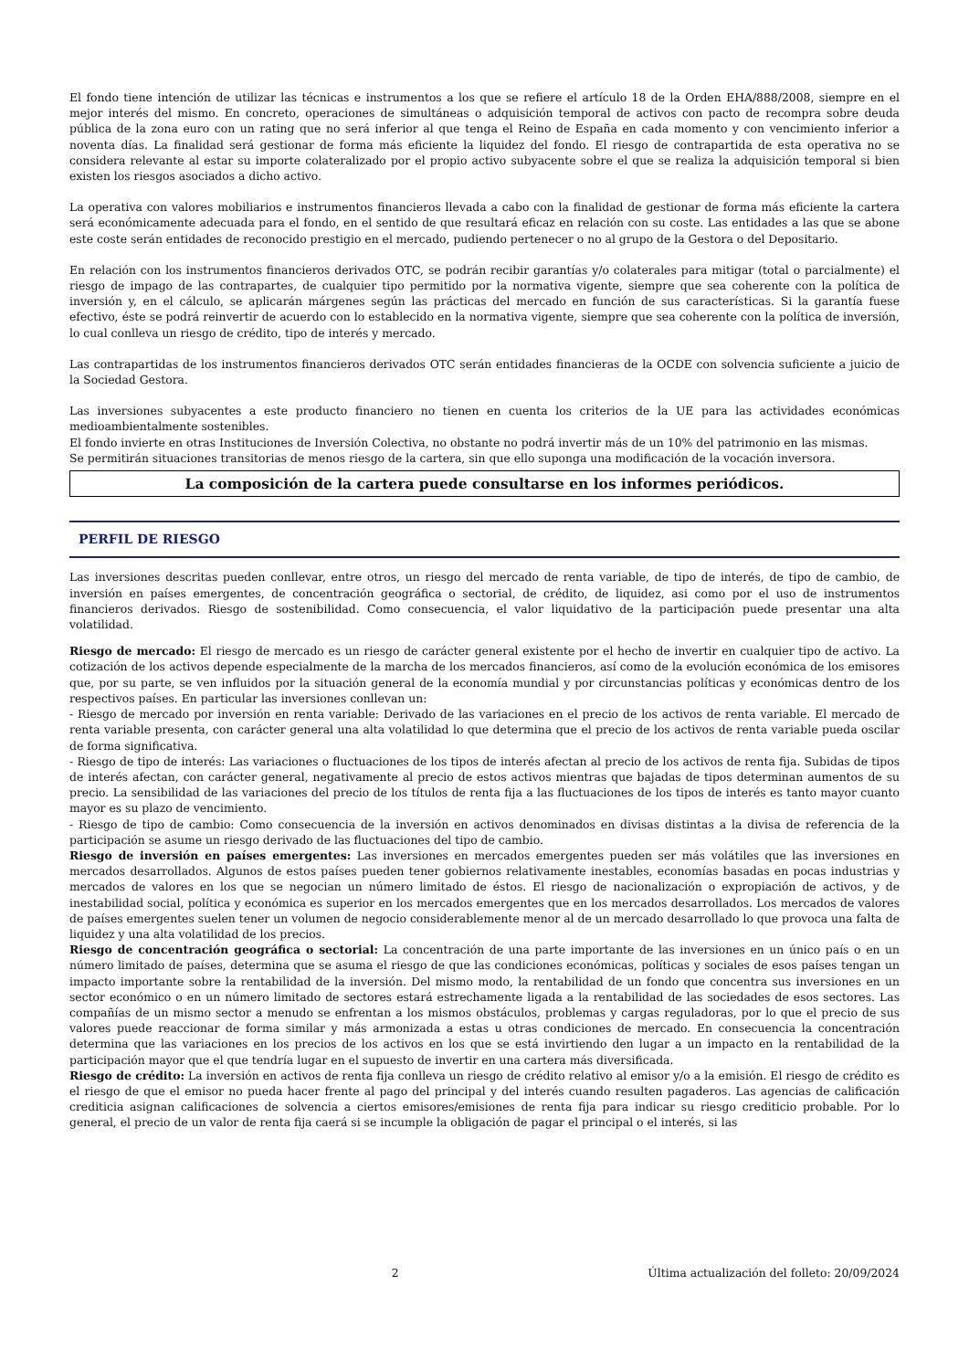El fondo tiene intención de utilizar las técnicas e instrumentos a los que se refiere el artículo 18 de la Orden EHA/888/2008, siempre en el mejor interés del mismo. En concreto, operaciones de simultáneas o adquisición temporal de activos con pacto de recompra sobre deuda pública de la zona euro con un rating que no será inferior al que tenga el Reino de España en cada momento y con vencimiento inferior a noventa días. La finalidad será gestionar de forma más eficiente la liquidez del fondo. El riesgo de contrapartida de esta operativa no se considera relevante al estar su importe colateralizado por el propio activo subyacente sobre el que se realiza la adquisición temporal si bien existen los riesgos asociados a dicho activo.
La operativa con valores mobiliarios e instrumentos financieros llevada a cabo con la finalidad de gestionar de forma más eficiente la cartera será económicamente adecuada para el fondo, en el sentido de que resultará eficaz en relación con su coste. Las entidades a las que se abone este coste serán entidades de reconocido prestigio en el mercado, pudiendo pertenecer o no al grupo de la Gestora o del Depositario.
En relación con los instrumentos financieros derivados OTC, se podrán recibir garantías y/o colaterales para mitigar (total o parcialmente) el riesgo de impago de las contrapartes, de cualquier tipo permitido por la normativa vigente, siempre que sea coherente con la política de inversión y, en el cálculo, se aplicarán márgenes según las prácticas del mercado en función de sus características. Si la garantía fuese efectivo, éste se podrá reinvertir de acuerdo con lo establecido en la normativa vigente, siempre que sea coherente con la política de inversión, lo cual conlleva un riesgo de crédito, tipo de interés y mercado.
Las contrapartidas de los instrumentos financieros derivados OTC serán entidades financieras de la OCDE con solvencia suficiente a juicio de la Sociedad Gestora.
Las inversiones subyacentes a este producto financiero no tienen en cuenta los criterios de la UE para las actividades económicas medioambientalmente sostenibles.
El fondo invierte en otras Instituciones de Inversión Colectiva, no obstante no podrá invertir más de un 10% del patrimonio en las mismas.
Se permitirán situaciones transitorias de menos riesgo de la cartera, sin que ello suponga una modificación de la vocación inversora.
La composición de la cartera puede consultarse en los informes periódicos.
PERFIL DE RIESGO
Las inversiones descritas pueden conllevar, entre otros, un riesgo del mercado de renta variable, de tipo de interés, de tipo de cambio, de inversión en países emergentes, de concentración geográfica o sectorial, de crédito, de liquidez, asi como por el uso de instrumentos financieros derivados. Riesgo de sostenibilidad. Como consecuencia, el valor liquidativo de la participación puede presentar una alta volatilidad.
Riesgo de mercado: El riesgo de mercado es un riesgo de carácter general existente por el hecho de invertir en cualquier tipo de activo. La cotización de los activos depende especialmente de la marcha de los mercados financieros, así como de la evolución económica de los emisores que, por su parte, se ven influidos por la situación general de la economía mundial y por circunstancias políticas y económicas dentro de los respectivos países. En particular las inversiones conllevan un:
- Riesgo de mercado por inversión en renta variable: Derivado de las variaciones en el precio de los activos de renta variable. El mercado de renta variable presenta, con carácter general una alta volatilidad lo que determina que el precio de los activos de renta variable pueda oscilar de forma significativa.
- Riesgo de tipo de interés: Las variaciones o fluctuaciones de los tipos de interés afectan al precio de los activos de renta fija. Subidas de tipos de interés afectan, con carácter general, negativamente al precio de estos activos mientras que bajadas de tipos determinan aumentos de su precio. La sensibilidad de las variaciones del precio de los títulos de renta fija a las fluctuaciones de los tipos de interés es tanto mayor cuanto mayor es su plazo de vencimiento.
- Riesgo de tipo de cambio: Como consecuencia de la inversión en activos denominados en divisas distintas a la divisa de referencia de la participación se asume un riesgo derivado de las fluctuaciones del tipo de cambio.
Riesgo de inversión en países emergentes: Las inversiones en mercados emergentes pueden ser más volátiles que las inversiones en mercados desarrollados. Algunos de estos países pueden tener gobiernos relativamente inestables, economías basadas en pocas industrias y mercados de valores en los que se negocian un número limitado de éstos. El riesgo de nacionalización o expropiación de activos, y de inestabilidad social, política y económica es superior en los mercados emergentes que en los mercados desarrollados. Los mercados de valores de países emergentes suelen tener un volumen de negocio considerablemente menor al de un mercado desarrollado lo que provoca una falta de liquidez y una alta volatilidad de los precios.
Riesgo de concentración geográfica o sectorial: La concentración de una parte importante de las inversiones en un único país o en un número limitado de países, determina que se asuma el riesgo de que las condiciones económicas, políticas y sociales de esos países tengan un impacto importante sobre la rentabilidad de la inversión. Del mismo modo, la rentabilidad de un fondo que concentra sus inversiones en un sector económico o en un número limitado de sectores estará estrechamente ligada a la rentabilidad de las sociedades de esos sectores. Las compañías de un mismo sector a menudo se enfrentan a los mismos obstáculos, problemas y cargas reguladoras, por lo que el precio de sus valores puede reaccionar de forma similar y más armonizada a estas u otras condiciones de mercado. En consecuencia la concentración determina que las variaciones en los precios de los activos en los que se está invirtiendo den lugar a un impacto en la rentabilidad de la participación mayor que el que tendría lugar en el supuesto de invertir en una cartera más diversificada.
Riesgo de crédito: La inversión en activos de renta fija conlleva un riesgo de crédito relativo al emisor y/o a la emisión. El riesgo de crédito es el riesgo de que el emisor no pueda hacer frente al pago del principal y del interés cuando resulten pagaderos. Las agencias de calificación crediticia asignan calificaciones de solvencia a ciertos emisores/emisiones de renta fija para indicar su riesgo crediticio probable. Por lo general, el precio de un valor de renta fija caerá si se incumple la obligación de pagar el principal o el interés, si las
2 Última actualización del folleto: 20/09/2024